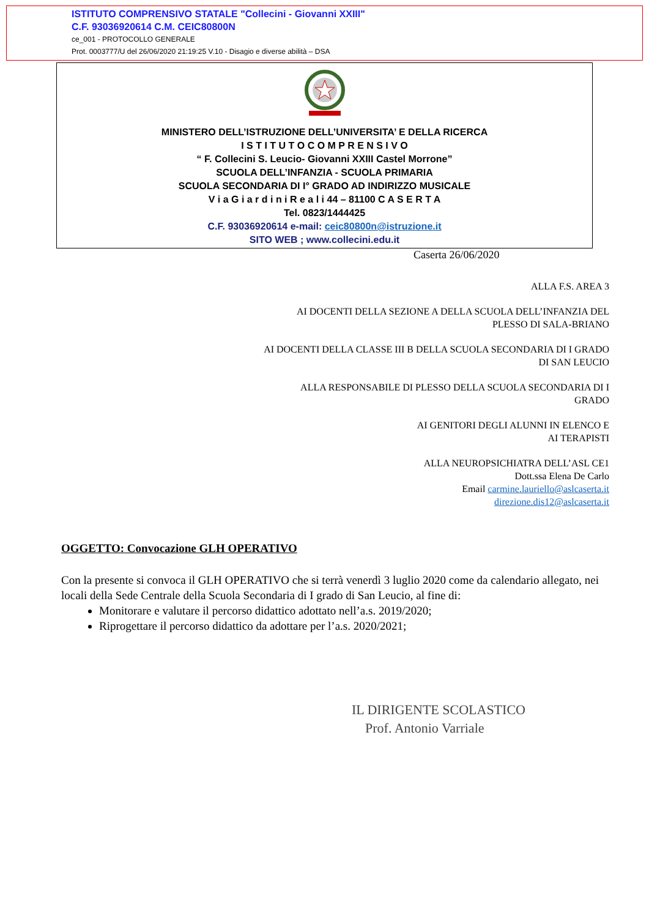ISTITUTO COMPRENSIVO STATALE "Collecini - Giovanni XXIII"
C.F. 93036920614 C.M. CEIC80800N
ce_001 - PROTOCOLLO GENERALE
Prot. 0003777/U del 26/06/2020 21:19:25 V.10 - Disagio e diverse abilità – DSA
MINISTERO DELL’ISTRUZIONE DELL’UNIVERSITA’ E DELLA RICERCA
I S T I T U T O C O M P R E N S I V O
“ F. Collecini S. Leucio- Giovanni XXIII Castel Morrone”
SCUOLA DELL’INFANZIA - SCUOLA PRIMARIA
SCUOLA SECONDARIA DI I° GRADO AD INDIRIZZO MUSICALE
V i a G i a r d i n i R e a l i 44 – 81100 C A S E R T A
Tel. 0823/1444425
C.F. 93036920614 e-mail: ceic80800n@istruzione.it
SITO WEB ; www.collecini.edu.it
Caserta 26/06/2020
ALLA F.S. AREA 3
AI DOCENTI DELLA SEZIONE A DELLA SCUOLA DELL’INFANZIA DEL
PLESSO DI SALA-BRIANO
AI DOCENTI DELLA CLASSE III B DELLA SCUOLA SECONDARIA DI I GRADO
DI SAN LEUCIO
ALLA RESPONSABILE DI PLESSO DELLA SCUOLA SECONDARIA DI I
GRADO
AI GENITORI DEGLI ALUNNI IN ELENCO E
AI TERAPISTI
ALLA NEUROPSICHIATRA DELL’ASL CE1
Dott.ssa Elena De Carlo
Email carmine.lauriello@aslcaserta.it
direzione.dis12@aslcaserta.it
OGGETTO: Convocazione GLH OPERATIVO
Con la presente si convoca il GLH OPERATIVO che si terrà venerdì 3 luglio 2020 come da calendario allegato, nei locali della Sede Centrale della Scuola Secondaria di I grado di San Leucio, al fine di:
Monitorare e valutare il percorso didattico adottato nell’a.s. 2019/2020;
Riprogettare il percorso didattico da adottare per l’a.s. 2020/2021;
IL DIRIGENTE SCOLASTICO
Prof. Antonio Varriale